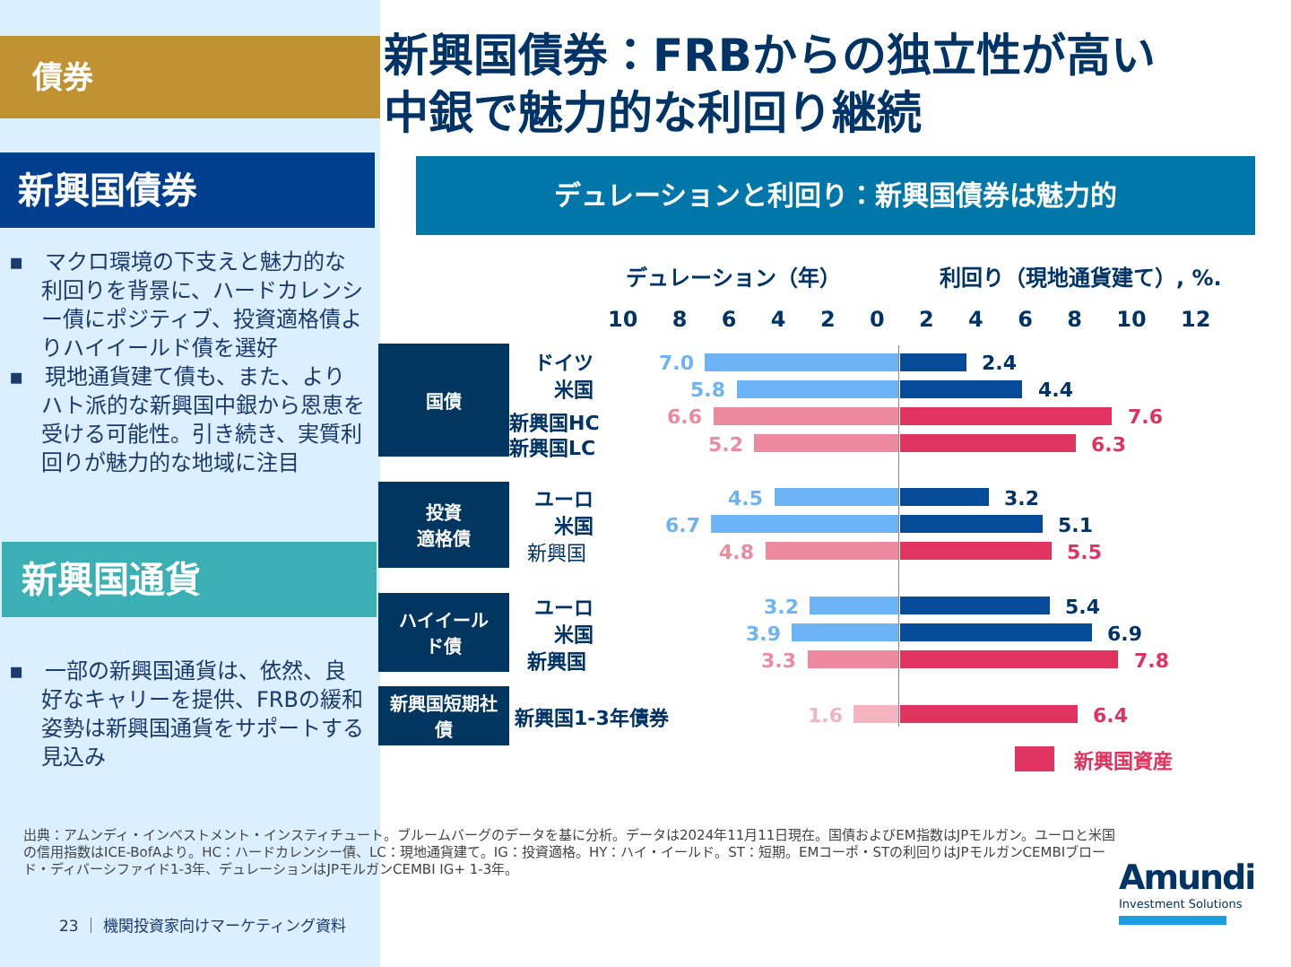債券
新興国債券
▪　マクロ環境の下支えと魅力的な利回りを背景に、ハードカレンシー債にポジティブ、投資適格債よりハイイールド債を選好
▪　現地通貨建て債も、また、よりハト派的な新興国中銀から恩恵を受ける可能性。引き続き、実質利回りが魅力的な地域に注目
新興国通貨
▪　一部の新興国通貨は、依然、良好なキャリーを提供、FRBの緩和姿勢は新興国通貨をサポートする見込み
新興国債券：FRBからの独立性が高い
中銀で魅力的な利回り継続
デュレーションと利回り：新興国債券は魅力的
デュレーション（年） 利回り（現地通貨建て）, %.
10 8 6 4 2 0 2 4 6 8 10 12
国債
投資
適格債
ハイイール
ド債
新興国短期社
債
ドイツ 7.0 2.4
米国 5.8 4.4
新興国HC 6.6 7.6
新興国LC 5.2 6.3
ユーロ 4.5 3.2
米国 6.7 5.1
新興国 4.8 5.5
ユーロ 3.2 5.4
米国 3.9 6.9
新興国 3.3 7.8
新興国1-3年債券 1.6 6.4
新興国資産
出典：アムンディ・インベストメント・インスティチュート。ブルームバーグのデータを基に分析。データは2024年11月11日現在。国債およびEM指数はJPモルガン。ユーロと米国の信用指数はICE-BofAより。HC：ハードカレンシー債、LC：現地通貨建て。IG：投資適格。HY：ハイ・イールド。ST：短期。EMコーポ・STの利回りはJPモルガンCEMBIブロード・ディバーシファイド1-3年、デュレーションはJPモルガンCEMBI IG+ 1-3年。
23 ｜ 機関投資家向けマーケティング資料
Amundi
Investment Solutions